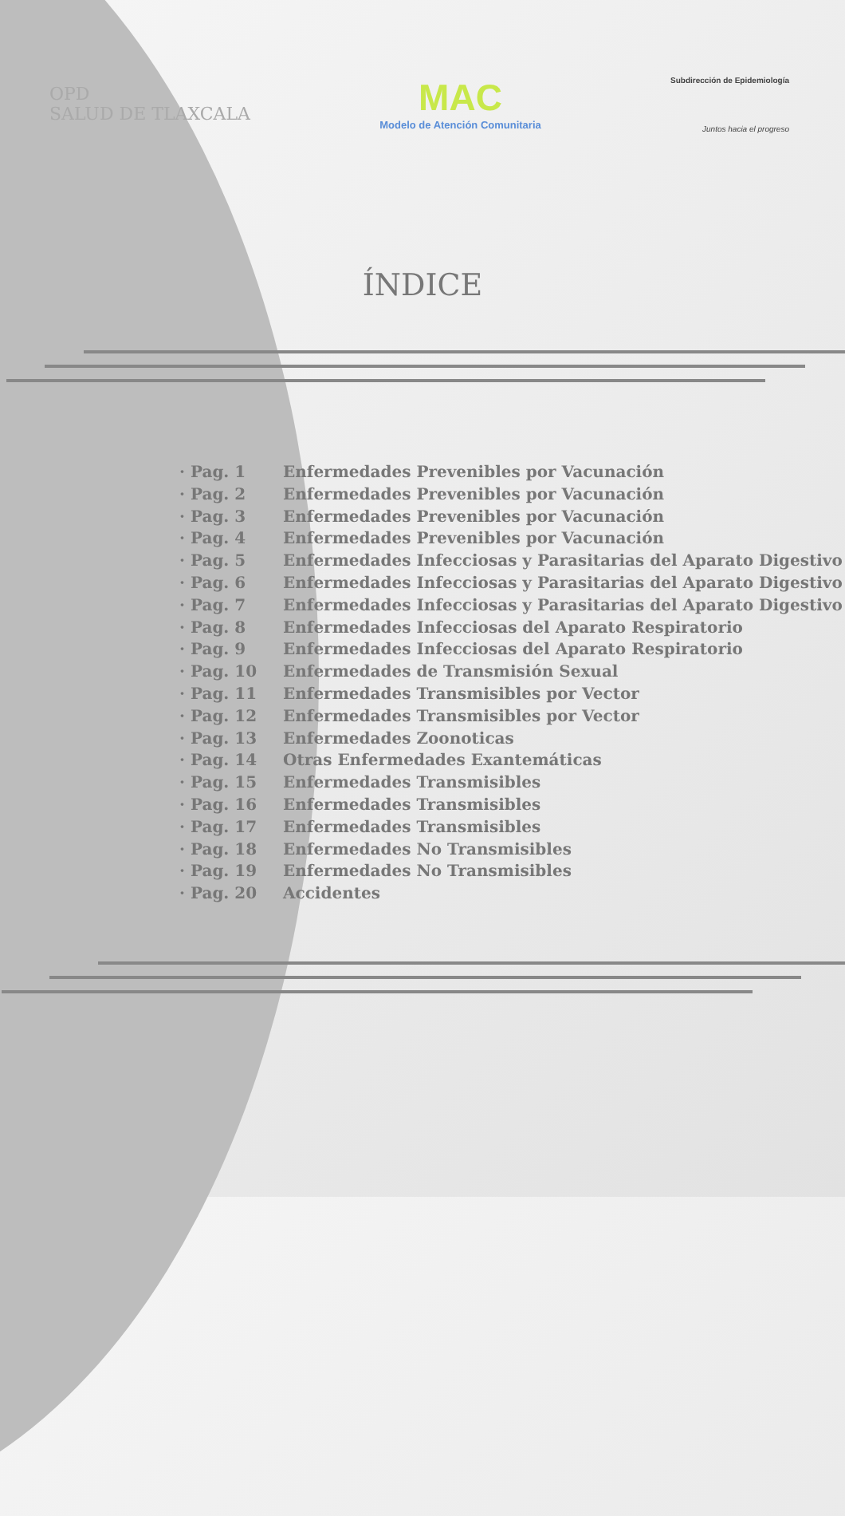OPD
SALUD DE TLAXCALA
MAC
Modelo de Atención Comunitaria
Subdirección de Epidemiología
Juntos hacia el progreso
ÍNDICE
· Pag. 1 Enfermedades Prevenibles por Vacunación
· Pag. 2 Enfermedades Prevenibles por Vacunación
· Pag. 3 Enfermedades Prevenibles por Vacunación
· Pag. 4 Enfermedades Prevenibles por Vacunación
· Pag. 5 Enfermedades Infecciosas y Parasitarias del Aparato Digestivo
· Pag. 6 Enfermedades Infecciosas y Parasitarias del Aparato Digestivo
· Pag. 7 Enfermedades Infecciosas y Parasitarias del Aparato Digestivo
· Pag. 8 Enfermedades Infecciosas del Aparato Respiratorio
· Pag. 9 Enfermedades Infecciosas del Aparato Respiratorio
· Pag. 10 Enfermedades de Transmisión Sexual
· Pag. 11 Enfermedades Transmisibles por Vector
· Pag. 12 Enfermedades Transmisibles por Vector
· Pag. 13 Enfermedades Zoonoticas
· Pag. 14 Otras Enfermedades Exantemáticas
· Pag. 15 Enfermedades Transmisibles
· Pag. 16 Enfermedades Transmisibles
· Pag. 17 Enfermedades Transmisibles
· Pag. 18 Enfermedades No Transmisibles
· Pag. 19 Enfermedades No Transmisibles
· Pag. 20 Accidentes